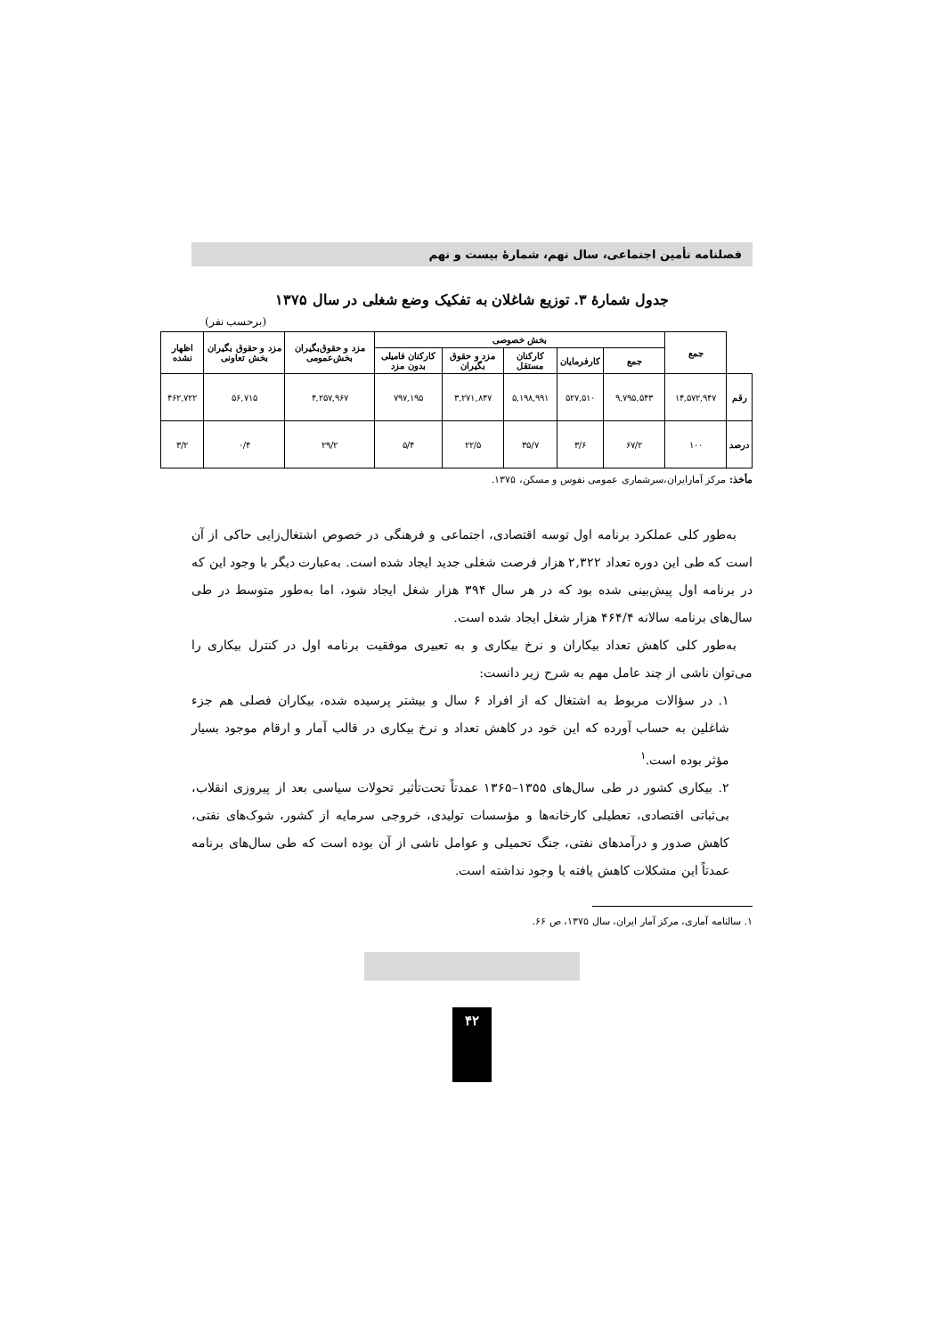فصلنامه تأمین اجتماعی، سال نهم، شمارهٔ بیست و نهم
جدول شمارهٔ ۳. توزیع شاغلان به تفکیک وضع شغلی در سال ۱۳۷۵
(برحسب نفر)
| | جمع | بخش خصوصی | | | | | مزد و حقوق‌بگیران بخش‌عمومی | مزد و حقوق بگیران بخش تعاونی | اظهار نشده |
| --- | --- | --- | --- | --- | --- | --- | --- | --- | --- |
| | | جمع | کارفرمایان | کارکنان مستقل | مزد و حقوق بگیران | کارکنان فامیلی بدون مزد | | | |
| رقم | ۱۴,۵۷۲,۹۴۷ | ۹,۷۹۵,۵۴۳ | ۵۲۷,۵۱۰ | ۵,۱۹۸,۹۹۱ | ۳,۲۷۱,۸۴۷ | ۷۹۷,۱۹۵ | ۴,۲۵۷,۹۶۷ | ۵۶,۷۱۵ | ۴۶۲,۷۲۲ |
| درصد | ۱۰۰ | ۶۷/۲ | ۳/۶ | ۳۵/۷ | ۲۲/۵ | ۵/۴ | ۲۹/۲ | ۰/۴ | ۳/۲ |
مأخذ: مرکز آمارایران،سرشماری عمومی نفوس و مسکن، ۱۳۷۵.
به‌طور کلی عملکرد برنامه اول توسه اقتصادی، اجتماعی و فرهنگی در خصوص اشتغال‌زایی حاکی از آن است که طی این دوره تعداد ۲,۳۲۲ هزار فرصت شغلی جدید ایجاد شده است. به‌عبارت دیگر با وجود این که در برنامه اول پیش‌بینی شده بود که در هر سال ۳۹۴ هزار شغل ایجاد شود، اما به‌طور متوسط در طی سال‌های برنامه سالانه ۴۶۴/۴ هزار شغل ایجاد شده است.
به‌طور کلی کاهش تعداد بیکاران و نرخ بیکاری و به تعبیری موفقیت برنامه اول در کنترل بیکاری را می‌توان ناشی از چند عامل مهم به شرح زیر دانست:
۱. در سؤالات مربوط به اشتغال که از افراد ۶ سال و بیشتر پرسیده شده، بیکاران فصلی هم جزء شاغلین به حساب آورده که این خود در کاهش تعداد و نرخ بیکاری در قالب آمار و ارقام موجود بسیار مؤثر بوده است.<sup>۱</sup>
۲. بیکاری کشور در طی سال‌های ۱۳۵۵–۱۳۶۵ عمدتاً تحت‌تأثیر تحولات سیاسی بعد از پیروزی انقلاب، بی‌ثباتی اقتصادی، تعطیلی کارخانه‌ها و مؤسسات تولیدی، خروجی سرمایه از کشور، شوک‌های نفتی، کاهش صدور و درآمدهای نفتی، جنگ تحمیلی و عوامل ناشی از آن بوده است که طی سال‌های برنامه عمدتاً این مشکلات کاهش یافته یا وجود نداشته است.
۱. سالنامه آماری، مرکز آمار ایران، سال ۱۳۷۵، ص ۶۶.
۴۲